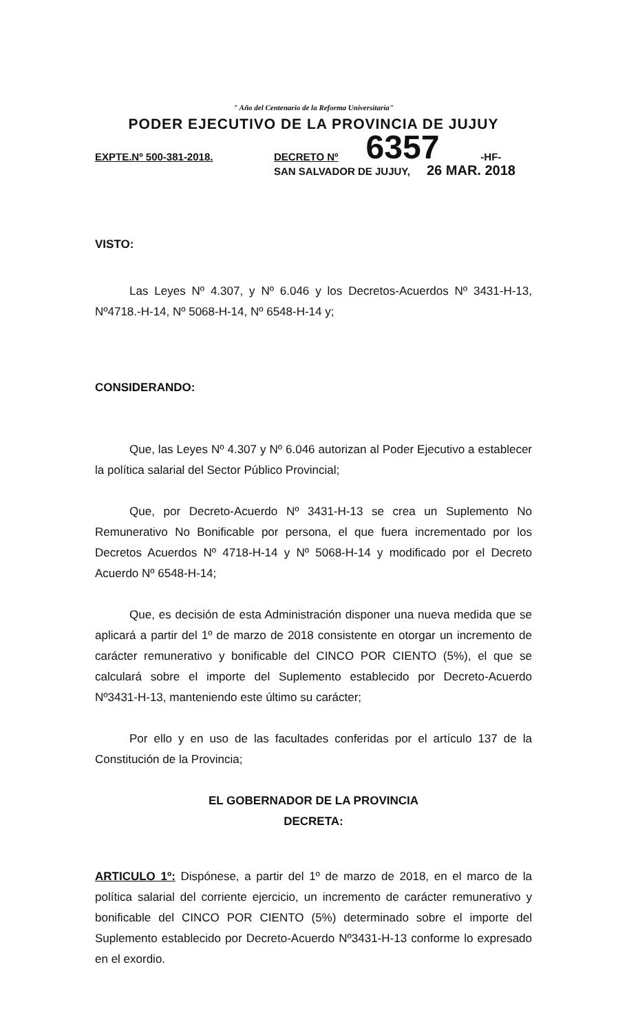" Año del Centenario de la Reforma Universitaria"
PODER EJECUTIVO DE LA PROVINCIA DE JUJUY
EXPTE.Nº 500-381-2018. DECRETO Nº 6357 -HF-
SAN SALVADOR DE JUJUY, 26 MAR. 2018
VISTO:
Las Leyes Nº 4.307, y Nº 6.046 y los Decretos-Acuerdos Nº 3431-H-13, Nº4718.-H-14, Nº 5068-H-14, Nº 6548-H-14 y;
CONSIDERANDO:
Que, las Leyes Nº 4.307 y Nº 6.046 autorizan al Poder Ejecutivo a establecer la política salarial del Sector Público Provincial;
Que, por Decreto-Acuerdo Nº 3431-H-13 se crea un Suplemento No Remunerativo No Bonificable por persona, el que fuera incrementado por los Decretos Acuerdos Nº 4718-H-14 y Nº 5068-H-14 y modificado por el Decreto Acuerdo Nº 6548-H-14;
Que, es decisión de esta Administración disponer una nueva medida que se aplicará a partir del 1º de marzo de 2018 consistente en otorgar un incremento de carácter remunerativo y bonificable del CINCO POR CIENTO (5%), el que se calculará sobre el importe del Suplemento establecido por Decreto-Acuerdo Nº3431-H-13, manteniendo este último su carácter;
Por ello y en uso de las facultades conferidas por el artículo 137 de la Constitución de la Provincia;
EL GOBERNADOR DE LA PROVINCIA
DECRETA:
ARTICULO 1º: Dispónese, a partir del 1º de marzo de 2018, en el marco de la política salarial del corriente ejercicio, un incremento de carácter remunerativo y bonificable del CINCO POR CIENTO (5%) determinado sobre el importe del Suplemento establecido por Decreto-Acuerdo Nº3431-H-13 conforme lo expresado en el exordio.